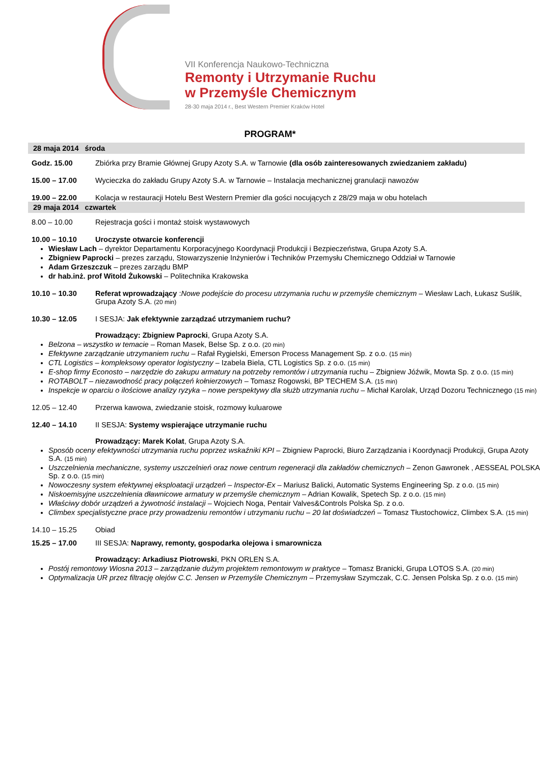VII Konferencja Naukowo-Techniczna
Remonty i Utrzymanie Ruchu
w Przemyśle Chemicznym
28-30 maja 2014 r., Best Western Premier Kraków Hotel
PROGRAM*
28 maja 2014 środa
Godz. 15.00 Zbiórka przy Bramie Głównej Grupy Azoty S.A. w Tarnowie (dla osób zainteresowanych zwiedzaniem zakładu)
15.00 – 17.00 Wycieczka do zakładu Grupy Azoty S.A. w Tarnowie – Instalacja mechanicznej granulacji nawozów
19.00 – 22.00 Kolacja w restauracji Hotelu Best Western Premier dla gości nocujących z 28/29 maja w obu hotelach
29 maja 2014 czwartek
8.00 – 10.00 Rejestracja gości i montaż stoisk wystawowych
10.00 – 10.10 Uroczyste otwarcie konferencji
Wiesław Lach – dyrektor Departamentu Korporacyjnego Koordynacji Produkcji i Bezpieczeństwa, Grupa Azoty S.A.
Zbigniew Paprocki – prezes zarządu, Stowarzyszenie Inżynierów i Techników Przemysłu Chemicznego Oddział w Tarnowie
Adam Grzeszczuk – prezes zarządu BMP
dr hab.inż. prof Witold Żukowski – Politechnika Krakowska
10.10 – 10.30 Referat wprowadzający :Nowe podejście do procesu utrzymania ruchu w przemyśle chemicznym – Wiesław Lach, Łukasz Suślik, Grupa Azoty S.A. (20 min)
10.30 – 12.05 I SESJA: Jak efektywnie zarządzać utrzymaniem ruchu?
Prowadzący: Zbigniew Paprocki, Grupa Azoty S.A.
Belzona – wszystko w temacie – Roman Masek, Belse Sp. z o.o. (20 min)
Efektywne zarządzanie utrzymaniem ruchu – Rafał Rygielski, Emerson Process Management Sp. z o.o. (15 min)
CTL Logistics – kompleksowy operator logistyczny – Izabela Biela, CTL Logistics Sp. z o.o. (15 min)
E-shop firmy Econosto – narzędzie do zakupu armatury na potrzeby remontów i utrzymania ruchu – Zbigniew Jóźwik, Mowta Sp. z o.o. (15 min)
ROTABOLT – niezawodność pracy połączeń kołnierzowych – Tomasz Rogowski, BP TECHEM S.A. (15 min)
Inspekcje w oparciu o ilościowe analizy ryzyka – nowe perspektywy dla służb utrzymania ruchu – Michał Karolak, Urząd Dozoru Technicznego (15 min)
12.05 – 12.40 Przerwa kawowa, zwiedzanie stoisk, rozmowy kuluarowe
12.40 – 14.10 II SESJA: Systemy wspierające utrzymanie ruchu
Prowadzący: Marek Kolat, Grupa Azoty S.A.
Sposób oceny efektywności utrzymania ruchu poprzez wskaźniki KPI – Zbigniew Paprocki, Biuro Zarządzania i Koordynacji Produkcji, Grupa Azoty S.A. (15 min)
Uszczelnienia mechaniczne, systemy uszczelnień oraz nowe centrum regeneracji dla zakładów chemicznych – Zenon Gawronek , AESSEAL POLSKA Sp. z o.o. (15 min)
Nowoczesny system efektywnej eksploatacji urządzeń – Inspector-Ex – Mariusz Balicki, Automatic Systems Engineering Sp. z o.o. (15 min)
Niskoemisyjne uszczelnienia dławnicowe armatury w przemyśle chemicznym – Adrian Kowalik, Spetech Sp. z o.o. (15 min)
Właściwy dobór urządzeń a żywotność instalacji – Wojciech Noga, Pentair Valves&Controls Polska Sp. z o.o.
Climbex specjalistyczne prace przy prowadzeniu remontów i utrzymaniu ruchu – 20 lat doświadczeń – Tomasz Tłustochowicz, Climbex S.A. (15 min)
14.10 – 15.25 Obiad
15.25 – 17.00 III SESJA: Naprawy, remonty, gospodarka olejowa i smarownicza
Prowadzący: Arkadiusz Piotrowski, PKN ORLEN S.A.
Postój remontowy Wiosna 2013 – zarządzanie dużym projektem remontowym w praktyce – Tomasz Branicki, Grupa LOTOS S.A. (20 min)
Optymalizacja UR przez filtrację olejów C.C. Jensen w Przemyśle Chemicznym – Przemysław Szymczak, C.C. Jensen Polska Sp. z o.o. (15 min)